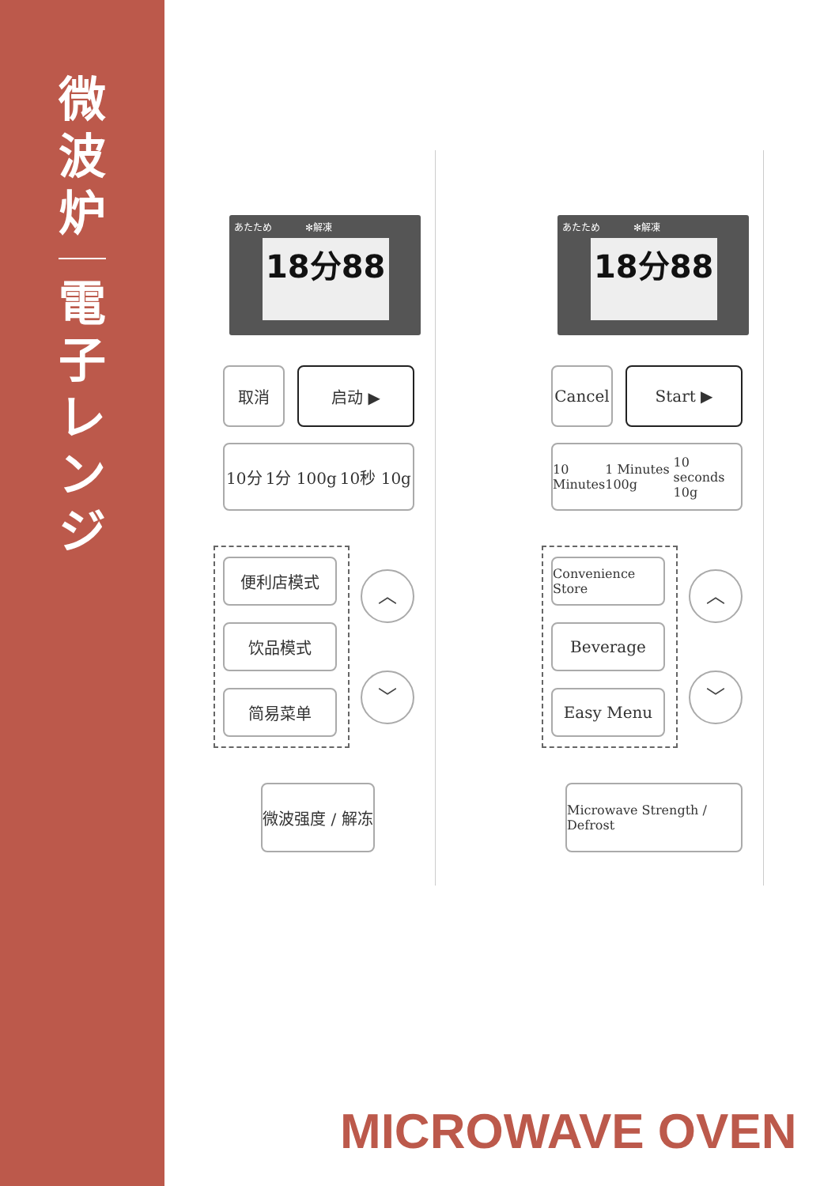微
波
炉
電
子
レ
ン
ジ
あたため ✻解凍
18分88
取消 启动 ▶
10分 1分 100g 10秒 10g
便利店模式
饮品模式
简易菜单
︿
﹀
微波强度 / 解冻
あたため ✻解凍
18分88
Cancel Start ▶
10 Minutes 1 Minutes 100g 10 seconds 10g
Convenience Store
Beverage
Easy Menu
︿
﹀
Microwave Strength / Defrost
MICROWAVE OVEN